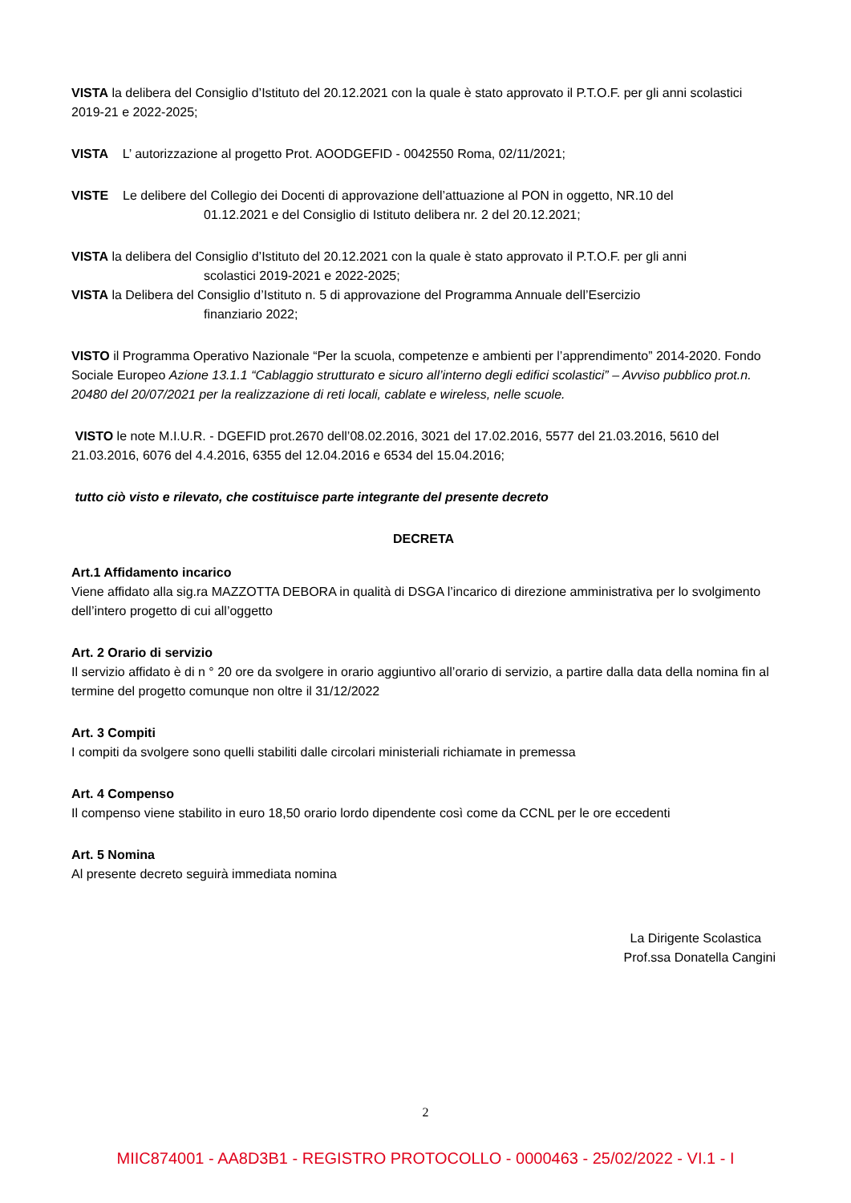VISTA la delibera del Consiglio d’Istituto del 20.12.2021 con la quale è stato approvato il P.T.O.F. per gli anni scolastici 2019-21 e 2022-2025;
VISTA L’ autorizzazione al progetto Prot. AOODGEFID - 0042550 Roma, 02/11/2021;
VISTE Le delibere del Collegio dei Docenti di approvazione dell’attuazione al PON in oggetto, NR.10 del
01.12.2021 e del Consiglio di Istituto delibera nr. 2 del 20.12.2021;
VISTA la delibera del Consiglio d’Istituto del 20.12.2021 con la quale è stato approvato il P.T.O.F. per gli anni
scolastici 2019-2021 e 2022-2025;
VISTA la Delibera del Consiglio d’Istituto n. 5 di approvazione del Programma Annuale dell’Esercizio
finanziario 2022;
VISTO il Programma Operativo Nazionale “Per la scuola, competenze e ambienti per l’apprendimento” 2014-2020. Fondo Sociale Europeo Azione 13.1.1 “Cablaggio strutturato e sicuro all’interno degli edifici scolastici” – Avviso pubblico prot.n. 20480 del 20/07/2021 per la realizzazione di reti locali, cablate e wireless, nelle scuole.
VISTO le note M.I.U.R. - DGEFID prot.2670 dell’08.02.2016, 3021 del 17.02.2016, 5577 del 21.03.2016, 5610 del 21.03.2016, 6076 del 4.4.2016, 6355 del 12.04.2016 e 6534 del 15.04.2016;
tutto ciò visto e rilevato, che costituisce parte integrante del presente decreto
DECRETA
Art.1 Affidamento incarico
Viene affidato alla sig.ra MAZZOTTA DEBORA in qualità di DSGA l’incarico di direzione amministrativa per lo svolgimento dell’intero progetto di cui all’oggetto
Art. 2 Orario di servizio
Il servizio affidato è di n ° 20 ore da svolgere in orario aggiuntivo all’orario di servizio, a partire dalla data della nomina fin al termine del progetto comunque non oltre il 31/12/2022
Art. 3 Compiti
I compiti da svolgere sono quelli stabiliti dalle circolari ministeriali richiamate in premessa
Art. 4 Compenso
Il compenso viene stabilito in euro 18,50 orario lordo dipendente così come da CCNL per le ore eccedenti
Art. 5 Nomina
Al presente decreto seguirà immediata nomina
La Dirigente Scolastica
Prof.ssa Donatella Cangini
2
MIIC874001 - AA8D3B1 - REGISTRO PROTOCOLLO - 0000463 - 25/02/2022 - VI.1 - I